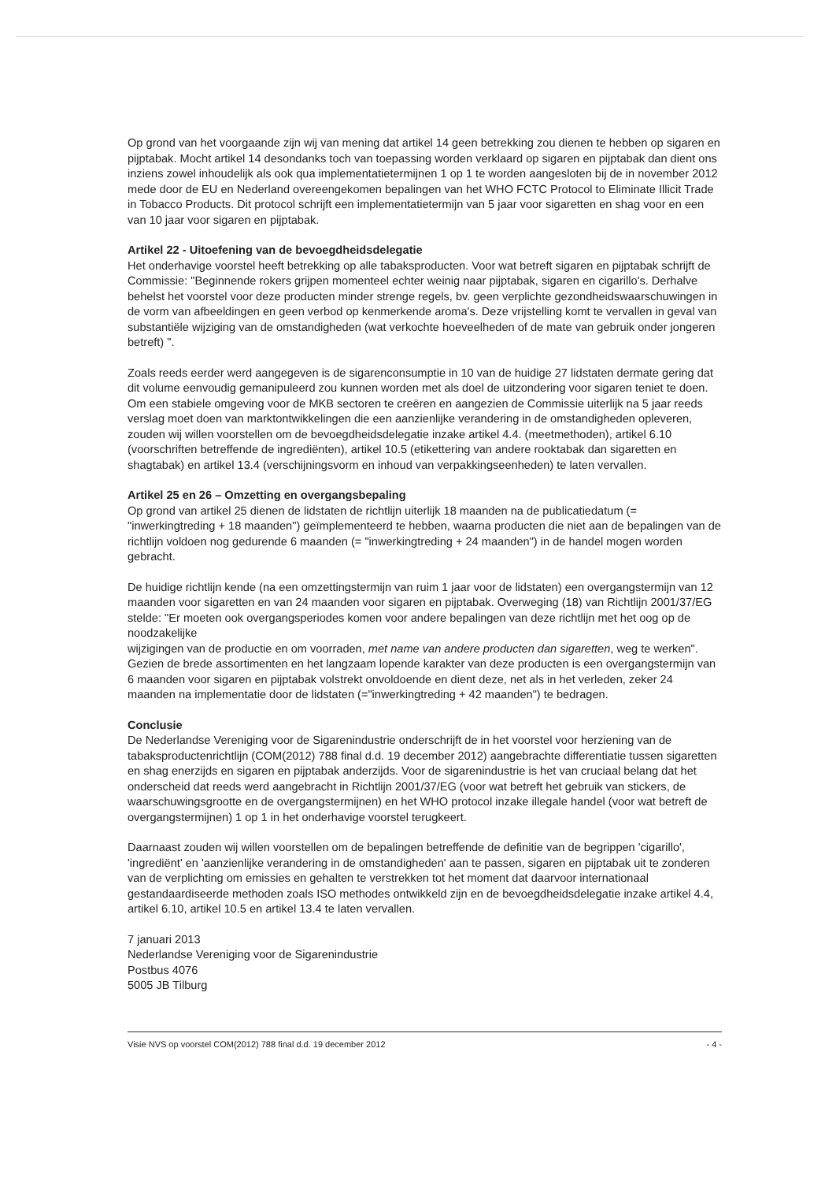Op grond van het voorgaande zijn wij van mening dat artikel 14 geen betrekking zou dienen te hebben op sigaren en pijptabak. Mocht artikel 14 desondanks toch van toepassing worden verklaard op sigaren en pijptabak dan dient ons inziens zowel inhoudelijk als ook qua implementatietermijnen 1 op 1 te worden aangesloten bij de in november 2012 mede door de EU en Nederland overeengekomen bepalingen van het WHO FCTC Protocol to Eliminate Illicit Trade in Tobacco Products. Dit protocol schrijft een implementatietermijn van 5 jaar voor sigaretten en shag voor en een van 10 jaar voor sigaren en pijptabak.
Artikel 22 - Uitoefening van de bevoegdheidsdelegatie
Het onderhavige voorstel heeft betrekking op alle tabaksproducten. Voor wat betreft sigaren en pijptabak schrijft de Commissie: "Beginnende rokers grijpen momenteel echter weinig naar pijptabak, sigaren en cigarillo's. Derhalve behelst het voorstel voor deze producten minder strenge regels, bv. geen verplichte gezondheidswaarschuwingen in de vorm van afbeeldingen en geen verbod op kenmerkende aroma's. Deze vrijstelling komt te vervallen in geval van substantiële wijziging van de omstandigheden (wat verkochte hoeveelheden of de mate van gebruik onder jongeren betreft) ".
Zoals reeds eerder werd aangegeven is de sigarenconsumptie in 10 van de huidige 27 lidstaten dermate gering dat dit volume eenvoudig gemanipuleerd zou kunnen worden met als doel de uitzondering voor sigaren teniet te doen. Om een stabiele omgeving voor de MKB sectoren te creëren en aangezien de Commissie uiterlijk na 5 jaar reeds verslag moet doen van marktontwikkelingen die een aanzienlijke verandering in de omstandigheden opleveren, zouden wij willen voorstellen om de bevoegdheidsdelegatie inzake artikel 4.4. (meetmethoden), artikel 6.10 (voorschriften betreffende de ingrediënten), artikel 10.5 (etikettering van andere rooktabak dan sigaretten en shagtabak) en artikel 13.4 (verschijningsvorm en inhoud van verpakkingseenheden) te laten vervallen.
Artikel 25 en 26 – Omzetting en overgangsbepaling
Op grond van artikel 25 dienen de lidstaten de richtlijn uiterlijk 18 maanden na de publicatiedatum (= "inwerkingtreding + 18 maanden") geïmplementeerd te hebben, waarna producten die niet aan de bepalingen van de richtlijn voldoen nog gedurende 6 maanden (= "inwerkingtreding + 24 maanden") in de handel mogen worden gebracht.
De huidige richtlijn kende (na een omzettingstermijn van ruim 1 jaar voor de lidstaten) een overgangstermijn van 12 maanden voor sigaretten en van 24 maanden voor sigaren en pijptabak. Overweging (18) van Richtlijn 2001/37/EG stelde: "Er moeten ook overgangsperiodes komen voor andere bepalingen van deze richtlijn met het oog op de noodzakelijke
wijzigingen van de productie en om voorraden, met name van andere producten dan sigaretten, weg te werken". Gezien de brede assortimenten en het langzaam lopende karakter van deze producten is een overgangstermijn van 6 maanden voor sigaren en pijptabak volstrekt onvoldoende en dient deze, net als in het verleden, zeker 24 maanden na implementatie door de lidstaten (="inwerkingtreding + 42 maanden") te bedragen.
Conclusie
De Nederlandse Vereniging voor de Sigarenindustrie onderschrijft de in het voorstel voor herziening van de tabaksproductenrichtlijn (COM(2012) 788 final d.d. 19 december 2012) aangebrachte differentiatie tussen sigaretten en shag enerzijds en sigaren en pijptabak anderzijds. Voor de sigarenindustrie is het van cruciaal belang dat het onderscheid dat reeds werd aangebracht in Richtlijn 2001/37/EG (voor wat betreft het gebruik van stickers, de waarschuwingsgrootte en de overgangstermijnen) en het WHO protocol inzake illegale handel (voor wat betreft de overgangstermijnen) 1 op 1 in het onderhavige voorstel terugkeert.
Daarnaast zouden wij willen voorstellen om de bepalingen betreffende de definitie van de begrippen 'cigarillo', 'ingrediënt' en 'aanzienlijke verandering in de omstandigheden' aan te passen, sigaren en pijptabak uit te zonderen van de verplichting om emissies en gehalten te verstrekken tot het moment dat daarvoor internationaal gestandaardiseerde methoden zoals ISO methodes ontwikkeld zijn en de bevoegdheidsdelegatie inzake artikel 4.4, artikel 6.10, artikel 10.5 en artikel 13.4 te laten vervallen.
7 januari 2013
Nederlandse Vereniging voor de Sigarenindustrie
Postbus 4076
5005 JB Tilburg
Visie NVS op voorstel COM(2012) 788 final d.d. 19 december 2012 - 4 -